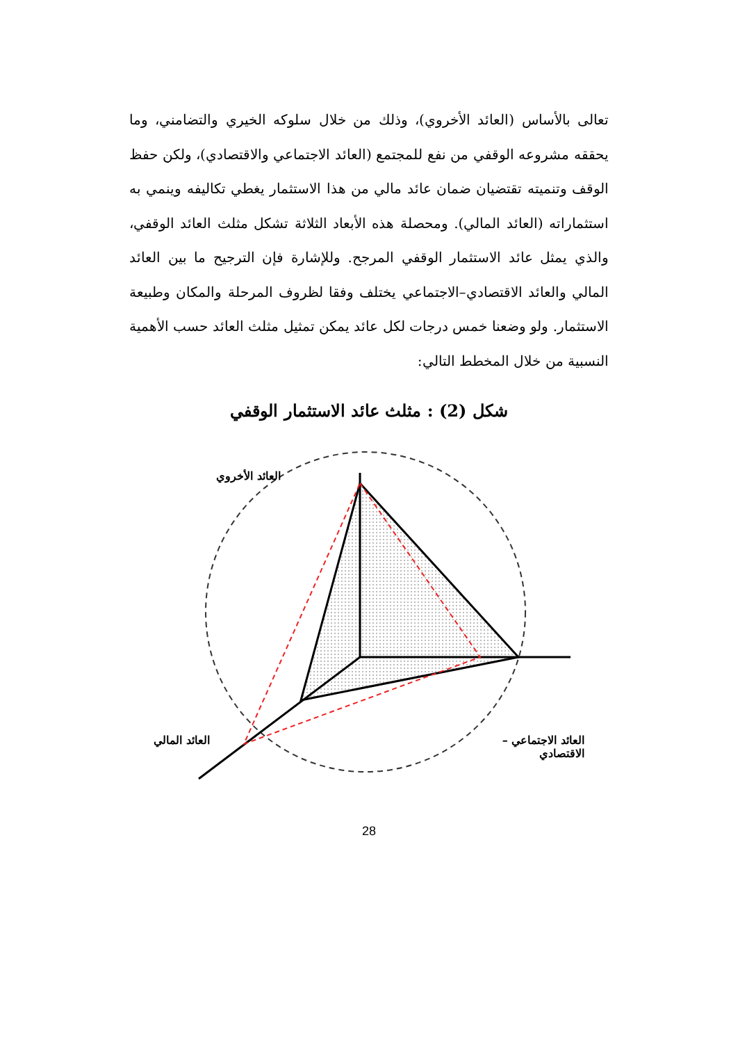تعالى بالأساس (العائد الأخروي)، وذلك من خلال سلوكه الخيري والتضامني، وما يحققه مشروعه الوقفي من نفع للمجتمع (العائد الاجتماعي والاقتصادي)، ولكن حفظ الوقف وتنميته تقتضيان ضمان عائد مالي من هذا الاستثمار يغطي تكاليفه وينمي به استثماراته (العائد المالي). ومحصلة هذه الأبعاد الثلاثة تشكل مثلث العائد الوقفي، والذي يمثل عائد الاستثمار الوقفي المرجح. وللإشارة فإن الترجيح ما بين العائد المالي والعائد الاقتصادي–الاجتماعي يختلف وفقا لظروف المرحلة والمكان وطبيعة الاستثمار. ولو وضعنا خمس درجات لكل عائد يمكن تمثيل مثلث العائد حسب الأهمية النسبية من خلال المخطط التالي:
شكل (2) : مثلث عائد الاستثمار الوقفي
العائد الأخروي
العائد الاجتماعي – الاقتصادي
العائد المالي
28